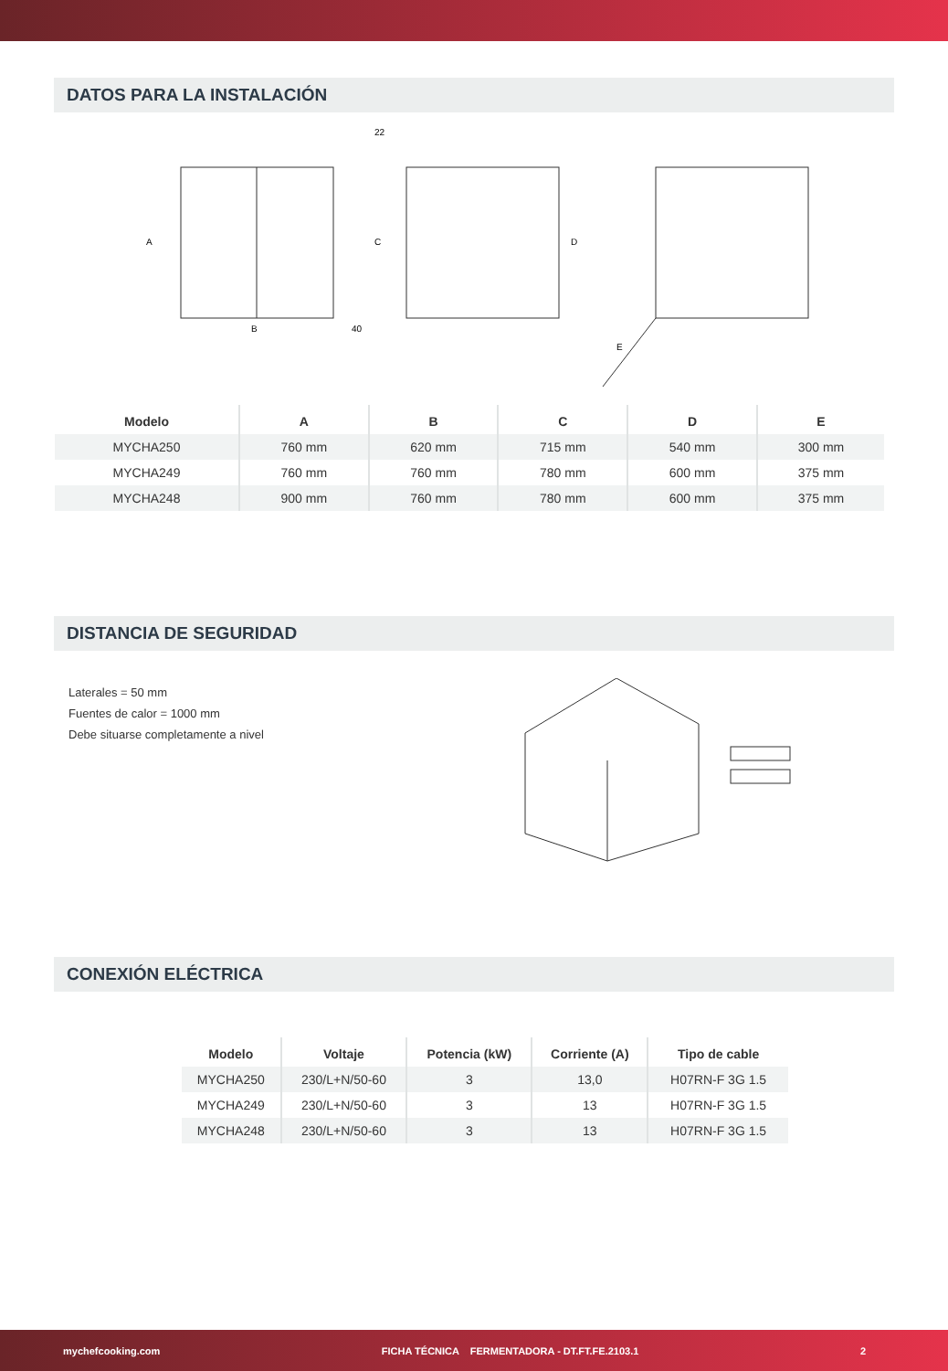DATOS PARA LA INSTALACIÓN
A
B
40
C
D
22
E
| Modelo | A | B | C | D | E |
| --- | --- | --- | --- | --- | --- |
| MYCHA250 | 760 mm | 620 mm | 715 mm | 540 mm | 300 mm |
| MYCHA249 | 760 mm | 760 mm | 780 mm | 600 mm | 375 mm |
| MYCHA248 | 900 mm | 760 mm | 780 mm | 600 mm | 375 mm |
DISTANCIA DE SEGURIDAD
Laterales = 50 mm
Fuentes de calor = 1000 mm
Debe situarse completamente a nivel
CONEXIÓN ELÉCTRICA
| Modelo | Voltaje | Potencia (kW) | Corriente (A) | Tipo de cable |
| --- | --- | --- | --- | --- |
| MYCHA250 | 230/L+N/50-60 | 3 | 13,0 | H07RN-F 3G 1.5 |
| MYCHA249 | 230/L+N/50-60 | 3 | 13 | H07RN-F 3G 1.5 |
| MYCHA248 | 230/L+N/50-60 | 3 | 13 | H07RN-F 3G 1.5 |
mychefcooking.com FICHA TÉCNICA FERMENTADORA - DT.FT.FE.2103.1 2